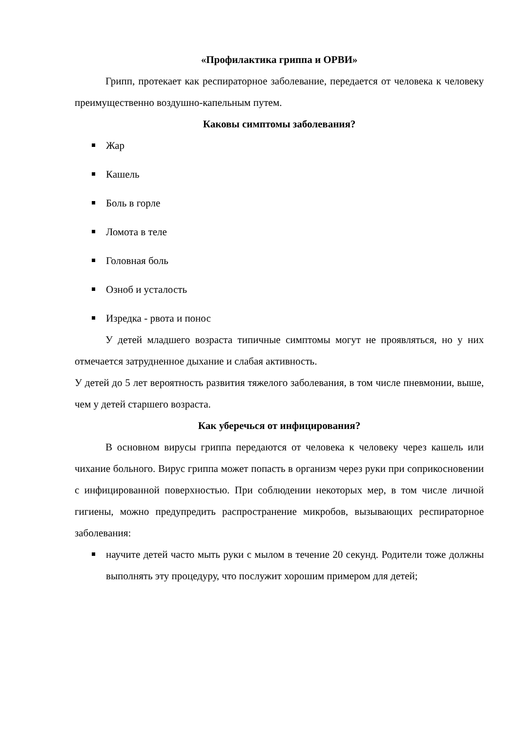«Профилактика гриппа и ОРВИ»
Грипп, протекает как респираторное заболевание, передается от человека к человеку преимущественно воздушно-капельным путем.
Каковы симптомы заболевания?
Жар
Кашель
Боль в горле
Ломота в теле
Головная боль
Озноб и усталость
Изредка - рвота и понос
У детей младшего возраста типичные симптомы могут не проявляться, но у них отмечается затрудненное дыхание и слабая активность.
У детей до 5 лет вероятность развития тяжелого заболевания, в том числе пневмонии, выше, чем у детей старшего возраста.
Как уберечься от инфицирования?
В основном вирусы гриппа передаются от человека к человеку через кашель или чихание больного. Вирус гриппа может попасть в организм через руки при соприкосновении с инфицированной поверхностью. При соблюдении некоторых мер, в том числе личной гигиены, можно предупредить распространение микробов, вызывающих респираторное заболевания:
научите детей часто мыть руки с мылом в течение 20 секунд. Родители тоже должны выполнять эту процедуру, что послужит хорошим примером для детей;